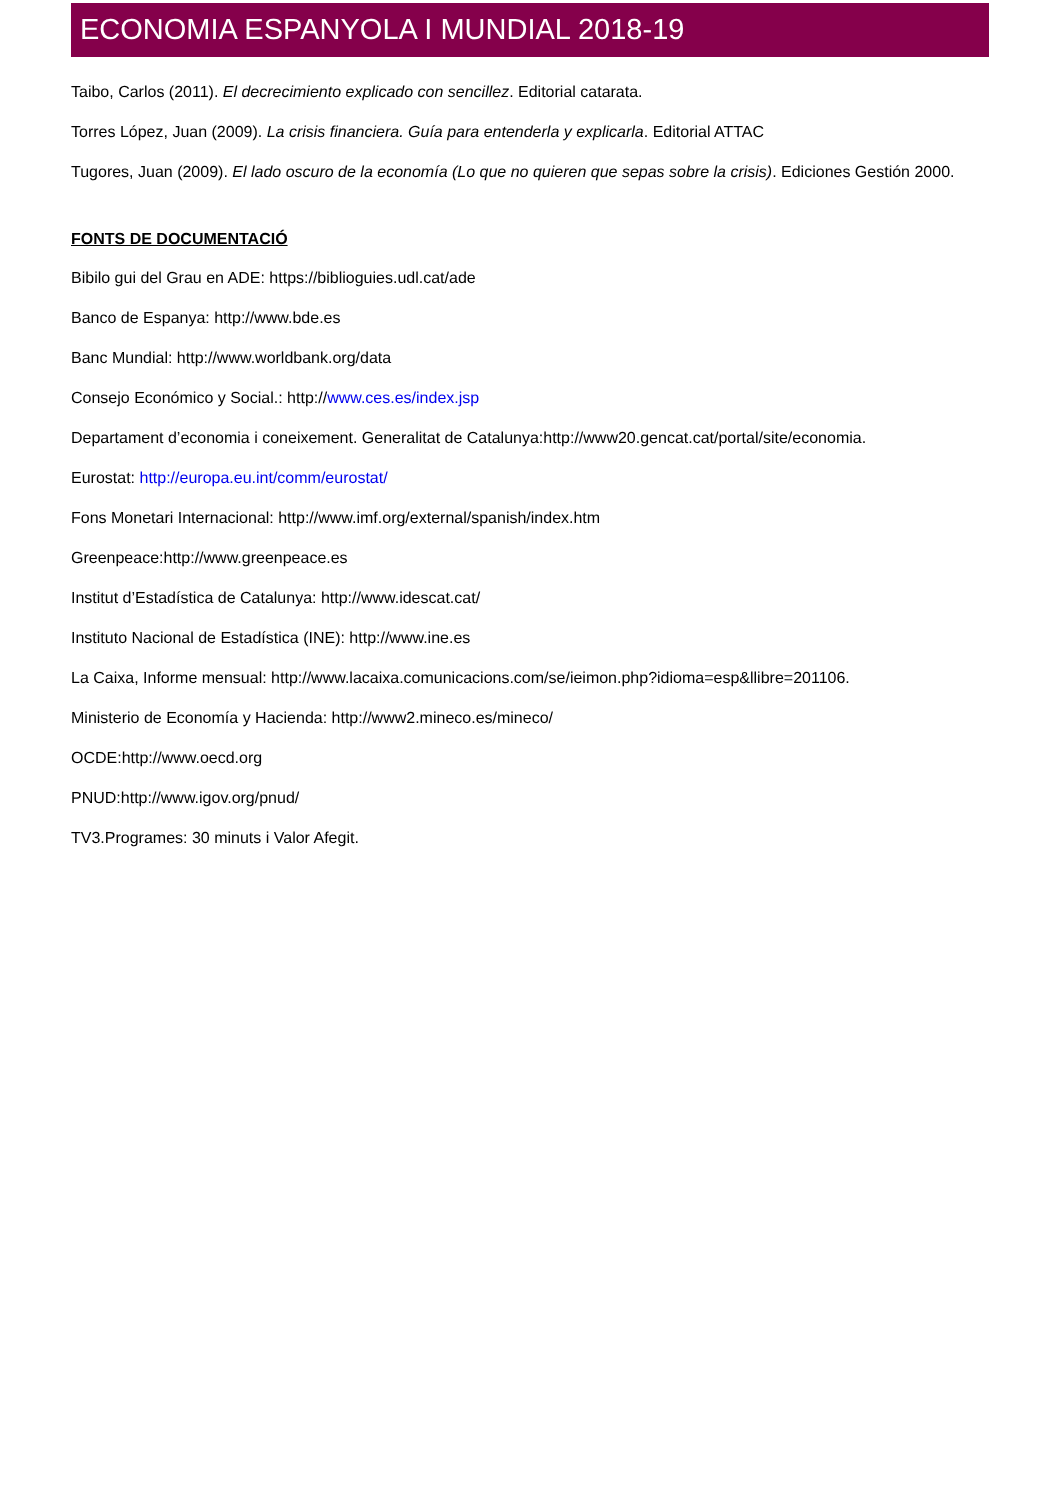ECONOMIA ESPANYOLA I MUNDIAL 2018-19
Taibo, Carlos (2011). El decrecimiento explicado con sencillez. Editorial catarata.
Torres López, Juan (2009). La crisis financiera. Guía para entenderla y explicarla. Editorial ATTAC
Tugores, Juan (2009). El lado oscuro de la economía (Lo que no quieren que sepas sobre la crisis). Ediciones Gestión 2000.
FONTS DE DOCUMENTACIÓ
Bibilo gui del Grau en ADE: https://biblioguies.udl.cat/ade
Banco de Espanya: http://www.bde.es
Banc Mundial: http://www.worldbank.org/data
Consejo Económico y Social.: http://www.ces.es/index.jsp
Departament d’economia i coneixement. Generalitat de Catalunya:http://www20.gencat.cat/portal/site/economia.
Eurostat: http://europa.eu.int/comm/eurostat/
Fons Monetari Internacional: http://www.imf.org/external/spanish/index.htm
Greenpeace:http://www.greenpeace.es
Institut d’Estadística de Catalunya: http://www.idescat.cat/
Instituto Nacional de Estadística (INE): http://www.ine.es
La Caixa, Informe mensual: http://www.lacaixa.comunicacions.com/se/ieimon.php?idioma=esp&llibre=201106.
Ministerio de Economía y Hacienda: http://www2.mineco.es/mineco/
OCDE:http://www.oecd.org
PNUD:http://www.igov.org/pnud/
TV3.Programes: 30 minuts i Valor Afegit.